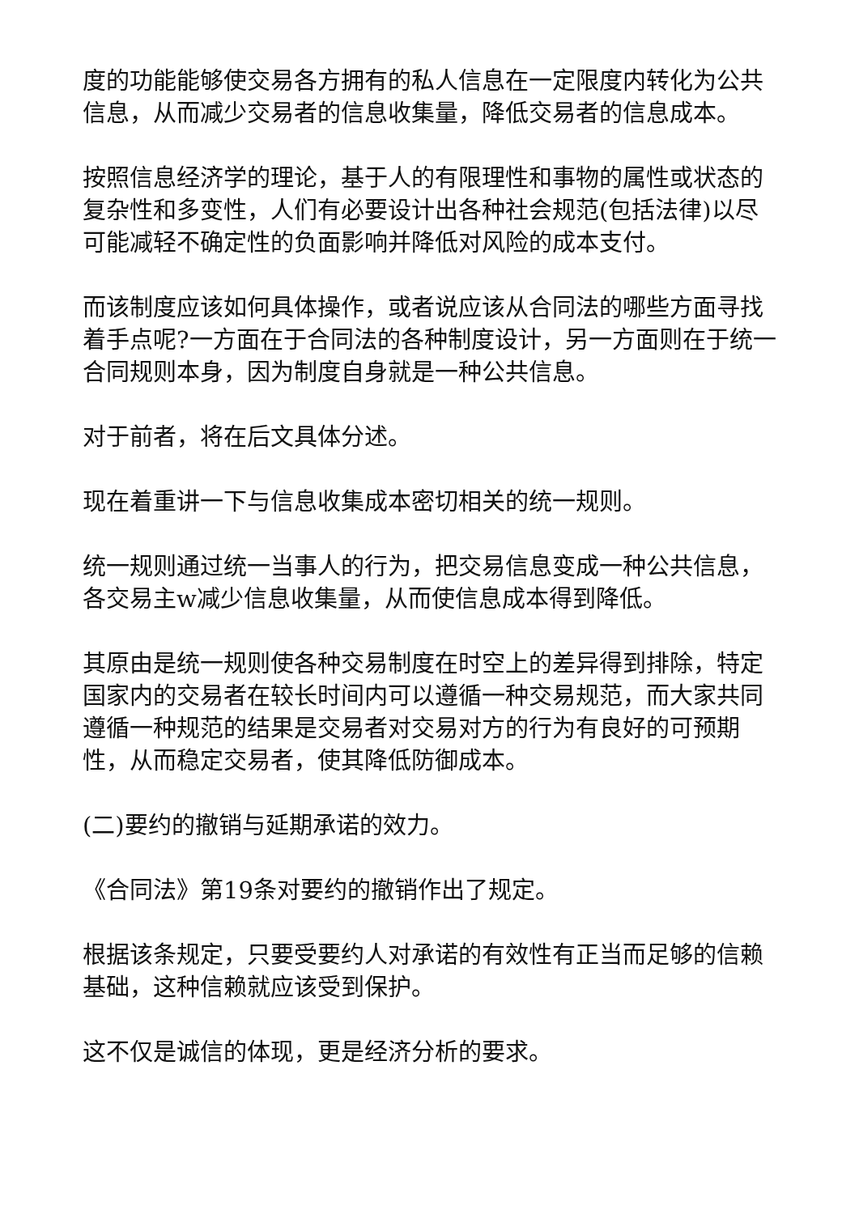度的功能能够使交易各方拥有的私人信息在一定限度内转化为公共信息，从而减少交易者的信息收集量，降低交易者的信息成本。
按照信息经济学的理论，基于人的有限理性和事物的属性或状态的复杂性和多变性，人们有必要设计出各种社会规范(包括法律)以尽可能减轻不确定性的负面影响并降低对风险的成本支付。
而该制度应该如何具体操作，或者说应该从合同法的哪些方面寻找着手点呢?一方面在于合同法的各种制度设计，另一方面则在于统一合同规则本身，因为制度自身就是一种公共信息。
对于前者，将在后文具体分述。
现在着重讲一下与信息收集成本密切相关的统一规则。
统一规则通过统一当事人的行为，把交易信息变成一种公共信息，各交易主w减少信息收集量，从而使信息成本得到降低。
其原由是统一规则使各种交易制度在时空上的差异得到排除，特定国家内的交易者在较长时间内可以遵循一种交易规范，而大家共同遵循一种规范的结果是交易者对交易对方的行为有良好的可预期性，从而稳定交易者，使其降低防御成本。
(二)要约的撤销与延期承诺的效力。
《合同法》第19条对要约的撤销作出了规定。
根据该条规定，只要受要约人对承诺的有效性有正当而足够的信赖基础，这种信赖就应该受到保护。
这不仅是诚信的体现，更是经济分析的要求。